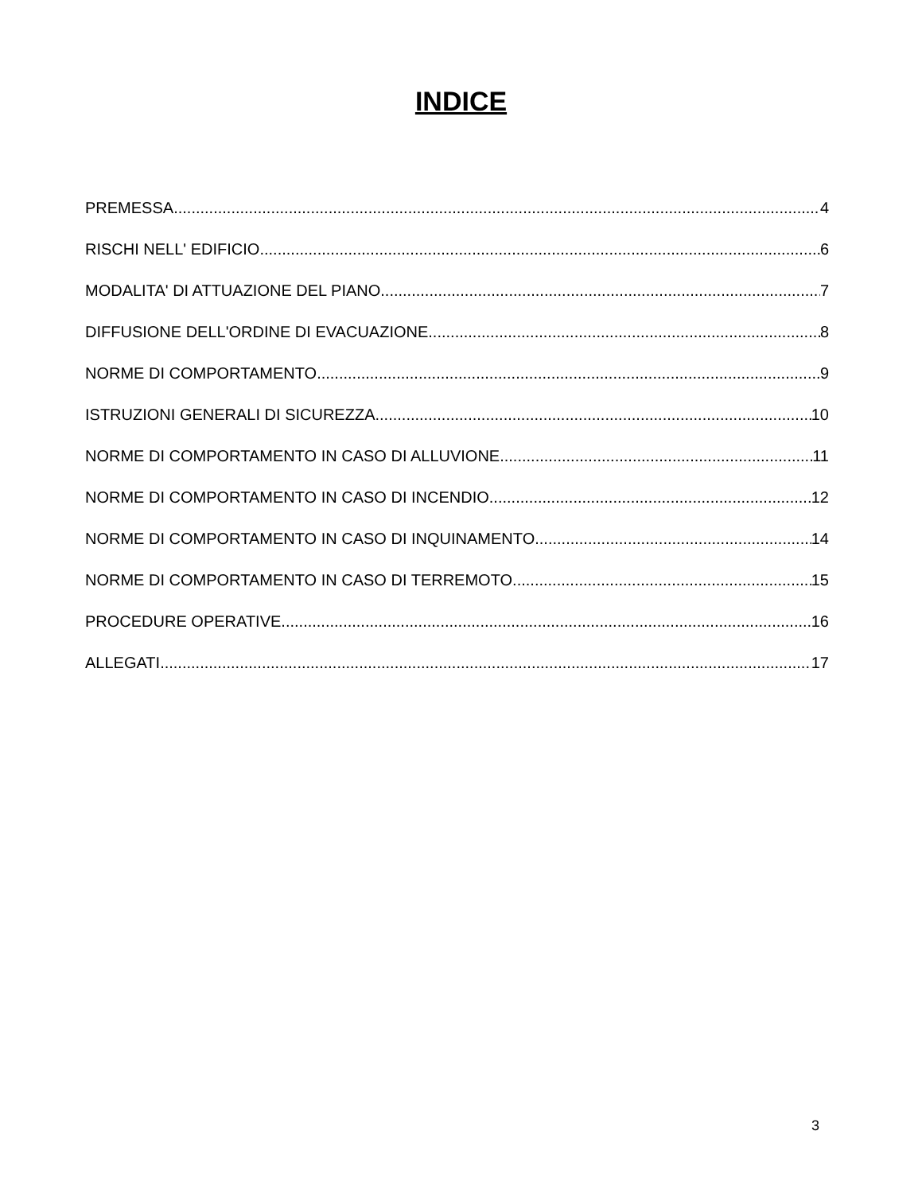INDICE
PREMESSA 4
RISCHI NELL' EDIFICIO 6
MODALITA' DI ATTUAZIONE DEL PIANO 7
DIFFUSIONE DELL'ORDINE DI EVACUAZIONE 8
NORME DI COMPORTAMENTO 9
ISTRUZIONI GENERALI DI SICUREZZA 10
NORME DI COMPORTAMENTO IN CASO DI ALLUVIONE 11
NORME DI COMPORTAMENTO IN CASO DI INCENDIO 12
NORME DI COMPORTAMENTO IN CASO DI INQUINAMENTO 14
NORME DI COMPORTAMENTO IN CASO DI TERREMOTO 15
PROCEDURE OPERATIVE 16
ALLEGATI 17
3